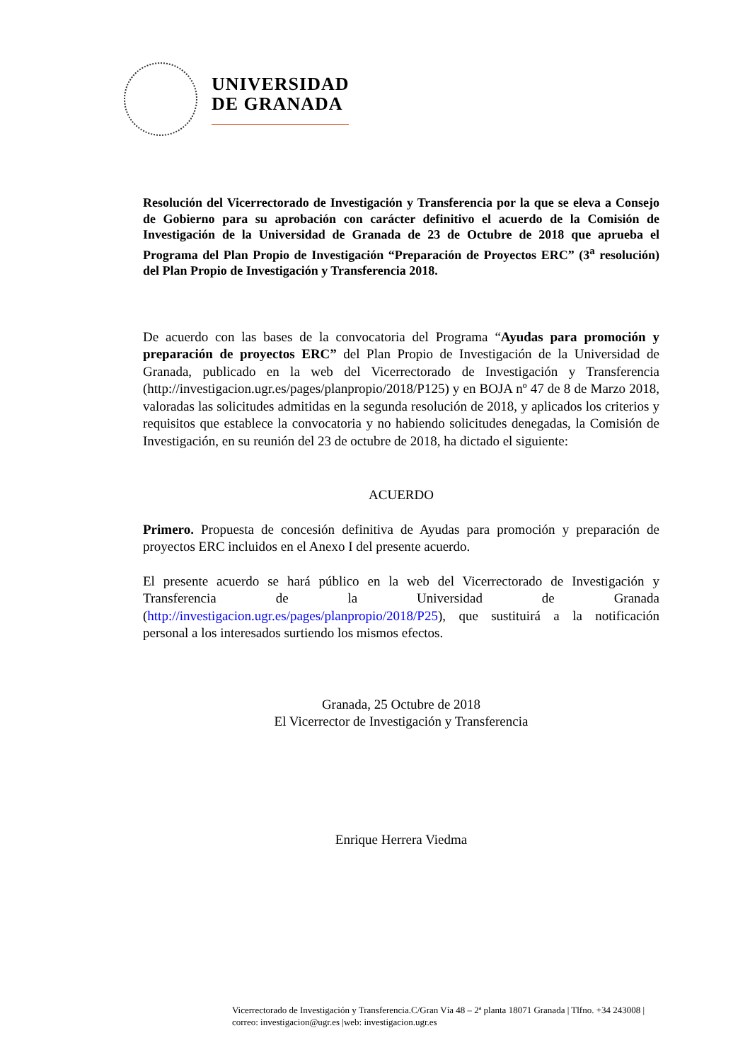UNIVERSIDAD
DE GRANADA
Resolución del Vicerrectorado de Investigación y Transferencia por la que se eleva a Consejo de Gobierno para su aprobación con carácter definitivo el acuerdo de la Comisión de Investigación de la Universidad de Granada de 23 de Octubre de 2018 que aprueba el Programa del Plan Propio de Investigación “Preparación de Proyectos ERC” (3<sup>a</sup> resolución) del Plan Propio de Investigación y Transferencia 2018.
De acuerdo con las bases de la convocatoria del Programa “Ayudas para promoción y preparación de proyectos ERC” del Plan Propio de Investigación de la Universidad de Granada, publicado en la web del Vicerrectorado de Investigación y Transferencia (http://investigacion.ugr.es/pages/planpropio/2018/P125) y en BOJA nº 47 de 8 de Marzo 2018, valoradas las solicitudes admitidas en la segunda resolución de 2018, y aplicados los criterios y requisitos que establece la convocatoria y no habiendo solicitudes denegadas, la Comisión de Investigación, en su reunión del 23 de octubre de 2018, ha dictado el siguiente:
ACUERDO
Primero. Propuesta de concesión definitiva de Ayudas para promoción y preparación de proyectos ERC incluidos en el Anexo I del presente acuerdo.
El presente acuerdo se hará público en la web del Vicerrectorado de Investigación y Transferencia de la Universidad de Granada (http://investigacion.ugr.es/pages/planpropio/2018/P25), que sustituirá a la notificación personal a los interesados surtiendo los mismos efectos.
Granada, 25 Octubre de 2018
El Vicerrector de Investigación y Transferencia
Enrique Herrera Viedma
Vicerrectorado de Investigación y Transferencia.C/Gran Vía 48 – 2ª planta 18071 Granada | Tlfno. +34 243008 | correo: investigacion@ugr.es |web: investigacion.ugr.es